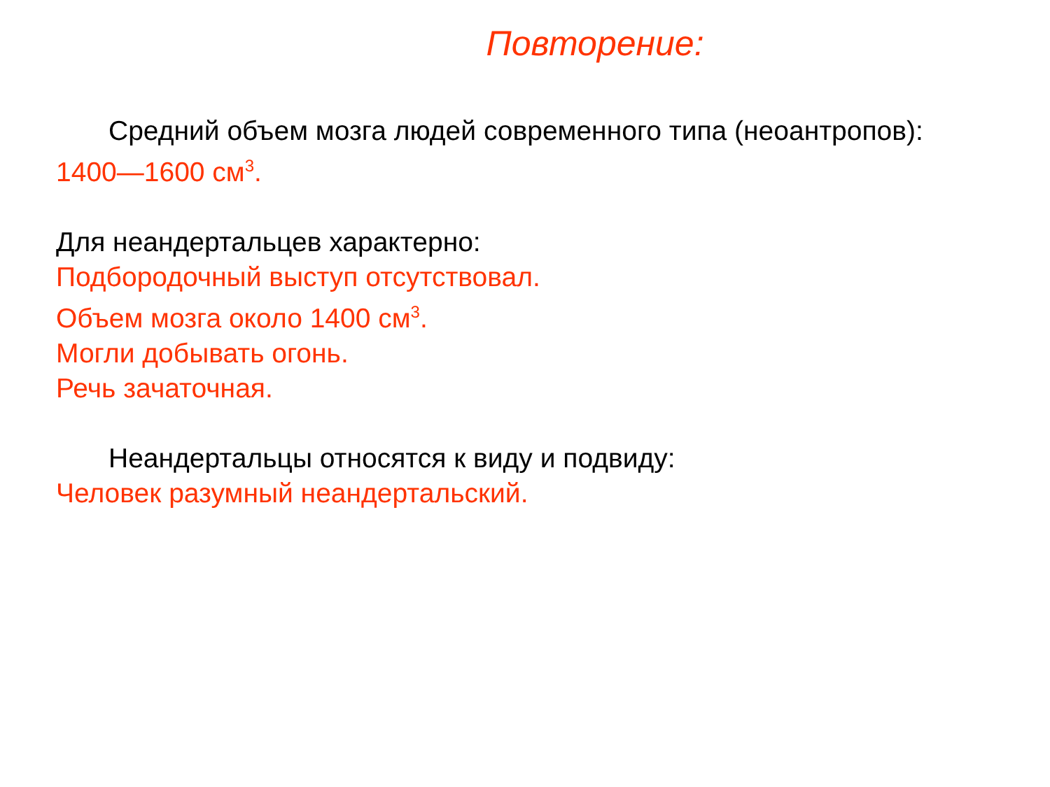Повторение:
Средний объем мозга людей современного типа (неоантропов):
1400—1600 см<sup>3</sup>.
Для неандертальцев характерно:
Подбородочный выступ отсутствовал.
Объем мозга около 1400 см<sup>3</sup>.
Могли добывать огонь.
Речь зачаточная.
Неандертальцы относятся к виду и подвиду:
Человек разумный неандертальский.